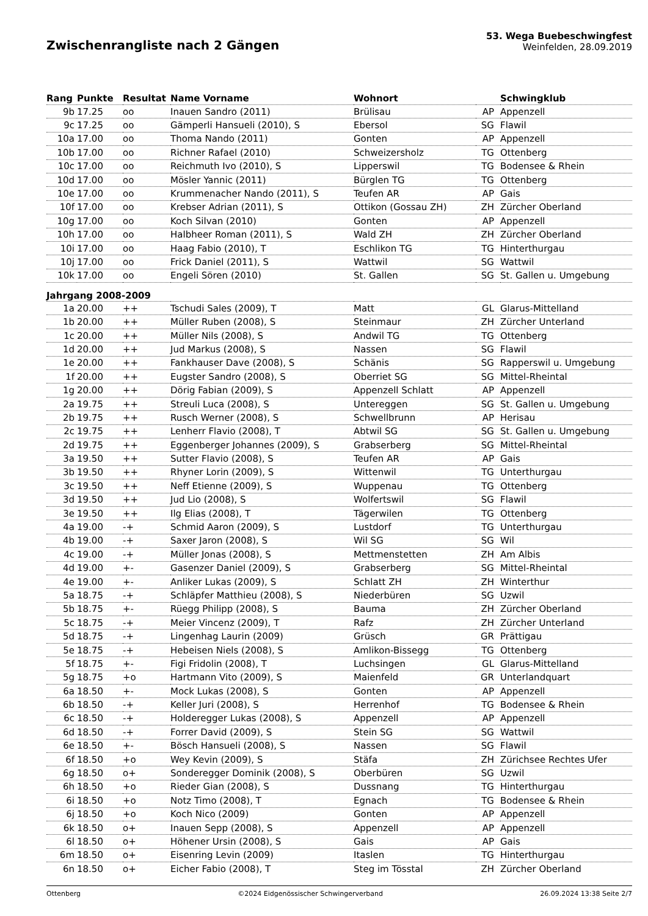Zwischenrangliste nach 2 Gängen
53. Wega Buebeschwingfest
Weinfelden, 28.09.2019
| Rang | Punkte | Resultat | Name Vorname | Wohnort | | Schwingklub |
| --- | --- | --- | --- | --- | --- | --- |
| 9b | 17.25 | oo | Inauen Sandro (2011) | Brülisau | AP | Appenzell |
| 9c | 17.25 | oo | Gämperli Hansueli (2010), S | Ebersol | SG | Flawil |
| 10a | 17.00 | oo | Thoma Nando (2011) | Gonten | AP | Appenzell |
| 10b | 17.00 | oo | Richner Rafael (2010) | Schweizersholz | TG | Ottenberg |
| 10c | 17.00 | oo | Reichmuth Ivo (2010), S | Lipperswil | TG | Bodensee & Rhein |
| 10d | 17.00 | oo | Mösler Yannic (2011) | Bürglen TG | TG | Ottenberg |
| 10e | 17.00 | oo | Krummenacher Nando (2011), S | Teufen AR | AP | Gais |
| 10f | 17.00 | oo | Krebser Adrian (2011), S | Ottikon (Gossau ZH) | ZH | Zürcher Oberland |
| 10g | 17.00 | oo | Koch Silvan (2010) | Gonten | AP | Appenzell |
| 10h | 17.00 | oo | Halbheer Roman (2011), S | Wald ZH | ZH | Zürcher Oberland |
| 10i | 17.00 | oo | Haag Fabio (2010), T | Eschlikon TG | TG | Hinterthurgau |
| 10j | 17.00 | oo | Frick Daniel (2011), S | Wattwil | SG | Wattwil |
| 10k | 17.00 | oo | Engeli Sören (2010) | St. Gallen | SG | St. Gallen u. Umgebung |
| Jahrgang 2008-2009 | | | | | | |
| 1a | 20.00 | ++ | Tschudi Sales (2009), T | Matt | GL | Glarus-Mittelland |
| 1b | 20.00 | ++ | Müller Ruben (2008), S | Steinmaur | ZH | Zürcher Unterland |
| 1c | 20.00 | ++ | Müller Nils (2008), S | Andwil TG | TG | Ottenberg |
| 1d | 20.00 | ++ | Jud Markus (2008), S | Nassen | SG | Flawil |
| 1e | 20.00 | ++ | Fankhauser Dave (2008), S | Schänis | SG | Rapperswil u. Umgebung |
| 1f | 20.00 | ++ | Eugster Sandro (2008), S | Oberriet SG | SG | Mittel-Rheintal |
| 1g | 20.00 | ++ | Dörig Fabian (2009), S | Appenzell Schlatt | AP | Appenzell |
| 2a | 19.75 | ++ | Streuli Luca (2008), S | Untereggen | SG | St. Gallen u. Umgebung |
| 2b | 19.75 | ++ | Rusch Werner (2008), S | Schwellbrunn | AP | Herisau |
| 2c | 19.75 | ++ | Lenherr Flavio (2008), T | Abtwil SG | SG | St. Gallen u. Umgebung |
| 2d | 19.75 | ++ | Eggenberger Johannes (2009), S | Grabserberg | SG | Mittel-Rheintal |
| 3a | 19.50 | ++ | Sutter Flavio (2008), S | Teufen AR | AP | Gais |
| 3b | 19.50 | ++ | Rhyner Lorin (2009), S | Wittenwil | TG | Unterthurgau |
| 3c | 19.50 | ++ | Neff Etienne (2009), S | Wuppenau | TG | Ottenberg |
| 3d | 19.50 | ++ | Jud Lio (2008), S | Wolfertswil | SG | Flawil |
| 3e | 19.50 | ++ | Ilg Elias (2008), T | Tägerwilen | TG | Ottenberg |
| 4a | 19.00 | -+ | Schmid Aaron (2009), S | Lustdorf | TG | Unterthurgau |
| 4b | 19.00 | -+ | Saxer Jaron (2008), S | Wil SG | SG | Wil |
| 4c | 19.00 | -+ | Müller Jonas (2008), S | Mettmenstetten | ZH | Am Albis |
| 4d | 19.00 | +- | Gasenzer Daniel (2009), S | Grabserberg | SG | Mittel-Rheintal |
| 4e | 19.00 | +- | Anliker Lukas (2009), S | Schlatt ZH | ZH | Winterthur |
| 5a | 18.75 | -+ | Schläpfer Matthieu (2008), S | Niederbüren | SG | Uzwil |
| 5b | 18.75 | +- | Rüegg Philipp (2008), S | Bauma | ZH | Zürcher Oberland |
| 5c | 18.75 | -+ | Meier Vincenz (2009), T | Rafz | ZH | Zürcher Unterland |
| 5d | 18.75 | -+ | Lingenhag Laurin (2009) | Grüsch | GR | Prättigau |
| 5e | 18.75 | -+ | Hebeisen Niels (2008), S | Amlikon-Bissegg | TG | Ottenberg |
| 5f | 18.75 | +- | Figi Fridolin (2008), T | Luchsingen | GL | Glarus-Mittelland |
| 5g | 18.75 | +o | Hartmann Vito (2009), S | Maienfeld | GR | Unterlandquart |
| 6a | 18.50 | +- | Mock Lukas (2008), S | Gonten | AP | Appenzell |
| 6b | 18.50 | -+ | Keller Juri (2008), S | Herrenhof | TG | Bodensee & Rhein |
| 6c | 18.50 | -+ | Holderegger Lukas (2008), S | Appenzell | AP | Appenzell |
| 6d | 18.50 | -+ | Forrer David (2009), S | Stein SG | SG | Wattwil |
| 6e | 18.50 | +- | Bösch Hansueli (2008), S | Nassen | SG | Flawil |
| 6f | 18.50 | +o | Wey Kevin (2009), S | Stäfa | ZH | Zürichsee Rechtes Ufer |
| 6g | 18.50 | o+ | Sonderegger Dominik (2008), S | Oberbüren | SG | Uzwil |
| 6h | 18.50 | +o | Rieder Gian (2008), S | Dussnang | TG | Hinterthurgau |
| 6i | 18.50 | +o | Notz Timo (2008), T | Egnach | TG | Bodensee & Rhein |
| 6j | 18.50 | +o | Koch Nico (2009) | Gonten | AP | Appenzell |
| 6k | 18.50 | o+ | Inauen Sepp (2008), S | Appenzell | AP | Appenzell |
| 6l | 18.50 | o+ | Höhener Ursin (2008), S | Gais | AP | Gais |
| 6m | 18.50 | o+ | Eisenring Levin (2009) | Itaslen | TG | Hinterthurgau |
| 6n | 18.50 | o+ | Eicher Fabio (2008), T | Steg im Tösstal | ZH | Zürcher Oberland |
Ottenberg ©2024 Eidgenössischer Schwingerverband 26.09.2024 13:38 Seite 2/7